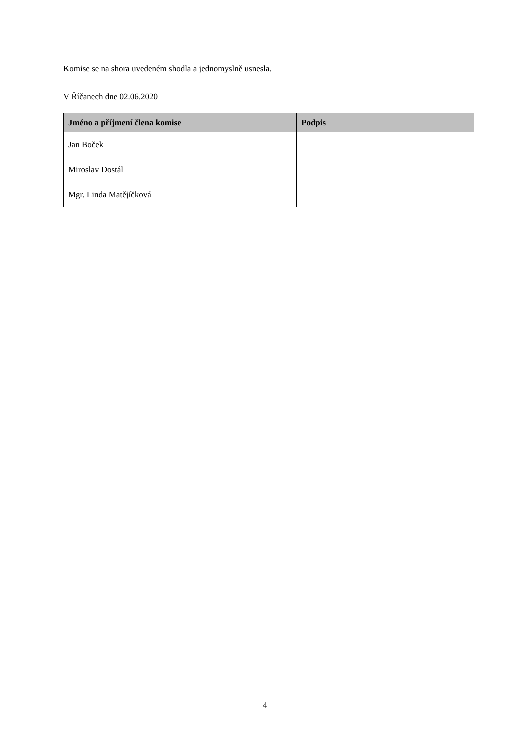Komise se na shora uvedeném shodla a jednomyslně usnesla.
V Říčanech dne 02.06.2020
| Jméno a příjmení člena komise | Podpis |
| --- | --- |
| Jan Boček | |
| Miroslav Dostál | |
| Mgr. Linda Matějíčková | |
4